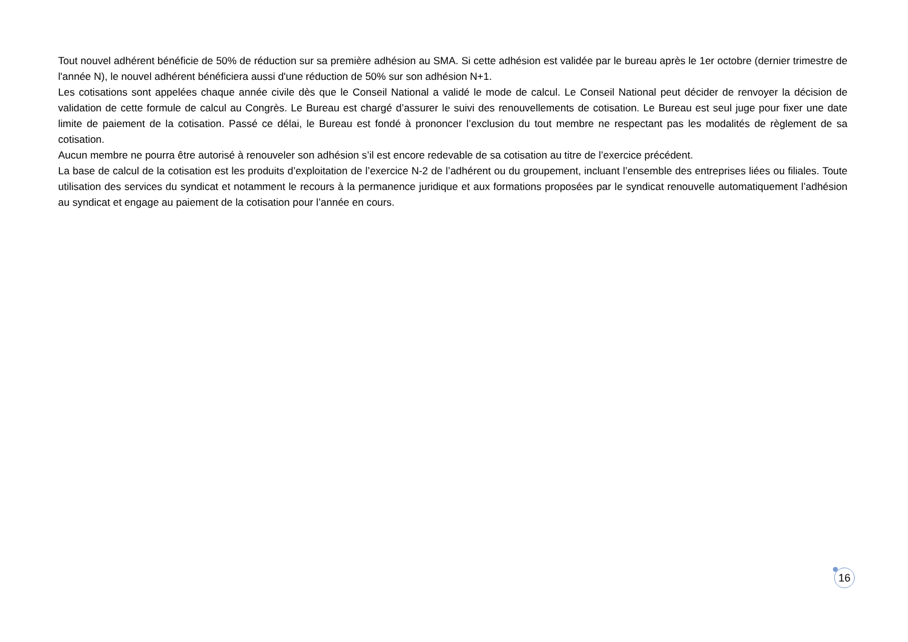Tout nouvel adhérent bénéficie de 50% de réduction sur sa première adhésion au SMA. Si cette adhésion est validée par le bureau après le 1er octobre (dernier trimestre de l'année N), le nouvel adhérent bénéficiera aussi d'une réduction de 50% sur son adhésion N+1.
Les cotisations sont appelées chaque année civile dès que le Conseil National a validé le mode de calcul. Le Conseil National peut décider de renvoyer la décision de validation de cette formule de calcul au Congrès. Le Bureau est chargé d’assurer le suivi des renouvellements de cotisation. Le Bureau est seul juge pour fixer une date limite de paiement de la cotisation. Passé ce délai, le Bureau est fondé à prononcer l’exclusion du tout membre ne respectant pas les modalités de règlement de sa cotisation.
Aucun membre ne pourra être autorisé à renouveler son adhésion s’il est encore redevable de sa cotisation au titre de l’exercice précédent.
La base de calcul de la cotisation est les produits d’exploitation de l’exercice N-2 de l’adhérent ou du groupement, incluant l’ensemble des entreprises liées ou filiales. Toute utilisation des services du syndicat et notamment le recours à la permanence juridique et aux formations proposées par le syndicat renouvelle automatiquement l’adhésion au syndicat et engage au paiement de la cotisation pour l’année en cours.
16